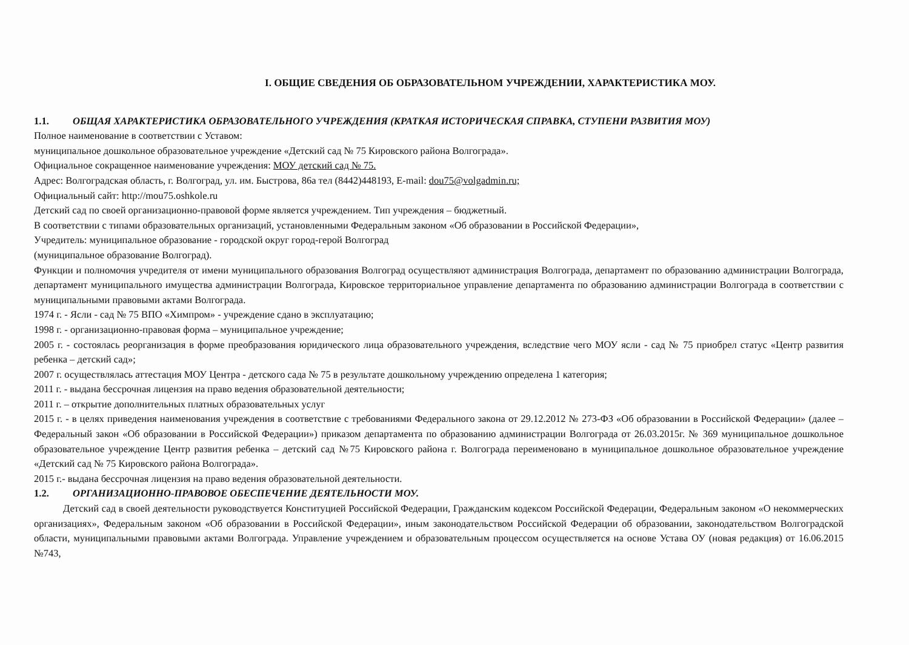I. ОБЩИЕ СВЕДЕНИЯ ОБ ОБРАЗОВАТЕЛЬНОМ УЧРЕЖДЕНИИ, ХАРАКТЕРИСТИКА МОУ.
1.1. ОБЩАЯ ХАРАКТЕРИСТИКА ОБРАЗОВАТЕЛЬНОГО УЧРЕЖДЕНИЯ (КРАТКАЯ ИСТОРИЧЕСКАЯ СПРАВКА, СТУПЕНИ РАЗВИТИЯ МОУ)
Полное наименование в соответствии с Уставом:
муниципальное дошкольное образовательное учреждение «Детский сад № 75 Кировского района Волгограда».
Официальное сокращенное наименование учреждения: МОУ детский сад № 75.
Адрес: Волгоградская область, г. Волгоград, ул. им. Быстрова, 86а тел (8442)448193, E-mail: dou75@volgadmin.ru;
Официальный сайт: http://mou75.oshkole.ru
Детский сад по своей организационно-правовой форме является учреждением. Тип учреждения – бюджетный.
В соответствии с типами образовательных организаций, установленными Федеральным законом «Об образовании в Российской Федерации»,
Учредитель: муниципальное образование - городской округ город-герой Волгоград
(муниципальное образование Волгоград).
Функции и полномочия учредителя от имени муниципального образования Волгоград осуществляют администрация Волгограда, департамент по образованию администрации Волгограда, департамент муниципального имущества администрации Волгограда, Кировское территориальное управление департамента по образованию администрации Волгограда в соответствии с муниципальными правовыми актами Волгограда.
1974 г. - Ясли - сад № 75 ВПО «Химпром» - учреждение сдано в эксплуатацию;
1998 г. - организационно-правовая форма – муниципальное учреждение;
2005 г. - состоялась реорганизация в форме преобразования юридического лица образовательного учреждения, вследствие чего МОУ ясли - сад № 75 приобрел статус «Центр развития ребенка – детский сад»;
2007 г. осуществлялась аттестация МОУ Центра - детского сада № 75 в результате дошкольному учреждению определена 1 категория;
2011 г. - выдана бессрочная лицензия на право ведения образовательной деятельности;
2011 г. – открытие дополнительных платных образовательных услуг
2015 г. - в целях приведения наименования учреждения в соответствие с требованиями Федерального закона от 29.12.2012 № 273-ФЗ «Об образовании в Российской Федерации» (далее – Федеральный закон «Об образовании в Российской Федерации») приказом департамента по образованию администрации Волгограда от 26.03.2015г. № 369 муниципальное дошкольное образовательное учреждение Центр развития ребенка – детский сад №75 Кировского района г. Волгограда переименовано в муниципальное дошкольное образовательное учреждение «Детский сад № 75 Кировского района Волгограда».
2015 г.- выдана бессрочная лицензия на право ведения образовательной деятельности.
1.2. ОРГАНИЗАЦИОННО-ПРАВОВОЕ ОБЕСПЕЧЕНИЕ ДЕЯТЕЛЬНОСТИ МОУ.
Детский сад в своей деятельности руководствуется Конституцией Российской Федерации, Гражданским кодексом Российской Федерации, Федеральным законом «О некоммерческих организациях», Федеральным законом «Об образовании в Российской Федерации», иным законодательством Российской Федерации об образовании, законодательством Волгоградской области, муниципальными правовыми актами Волгограда. Управление учреждением и образовательным процессом осуществляется на основе Устава ОУ (новая редакция) от 16.06.2015 №743,